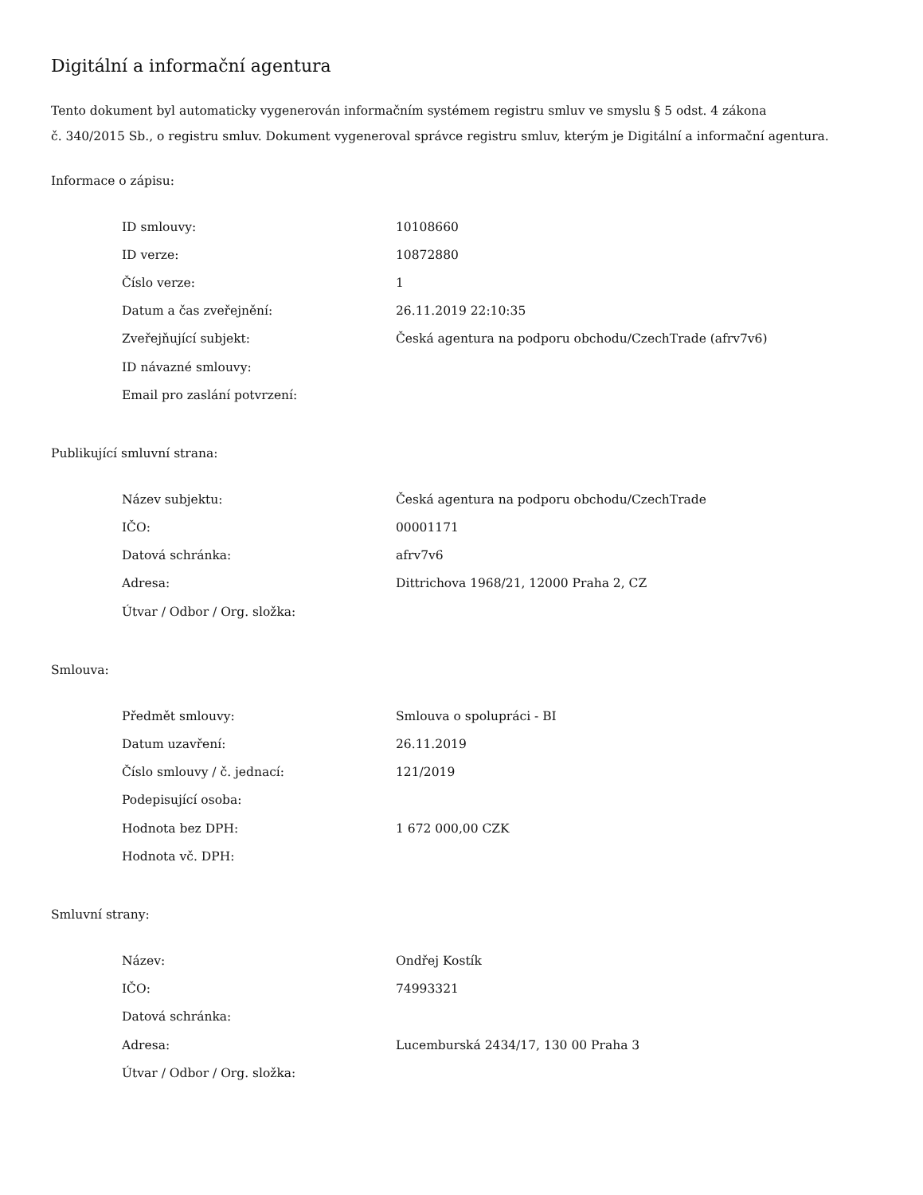Digitální a informační agentura
Tento dokument byl automaticky vygenerován informačním systémem registru smluv ve smyslu § 5 odst. 4 zákona
č. 340/2015 Sb., o registru smluv. Dokument vygeneroval správce registru smluv, kterým je Digitální a informační agentura.
Informace o zápisu:
| ID smlouvy: | 10108660 |
| ID verze: | 10872880 |
| Číslo verze: | 1 |
| Datum a čas zveřejnění: | 26.11.2019 22:10:35 |
| Zveřejňující subjekt: | Česká agentura na podporu obchodu/CzechTrade (afrv7v6) |
| ID návazné smlouvy: | |
| Email pro zaslání potvrzení: | |
Publikující smluvní strana:
| Název subjektu: | Česká agentura na podporu obchodu/CzechTrade |
| IČO: | 00001171 |
| Datová schránka: | afrv7v6 |
| Adresa: | Dittrichova 1968/21, 12000 Praha 2, CZ |
| Útvar / Odbor / Org. složka: | |
Smlouva:
| Předmět smlouvy: | Smlouva o spolupráci - BI |
| Datum uzavření: | 26.11.2019 |
| Číslo smlouvy / č. jednací: | 121/2019 |
| Podepisující osoba: | |
| Hodnota bez DPH: | 1 672 000,00 CZK |
| Hodnota vč. DPH: | |
Smluvní strany:
| Název: | Ondřej Kostík |
| IČO: | 74993321 |
| Datová schránka: | |
| Adresa: | Lucemburská 2434/17, 130 00 Praha 3 |
| Útvar / Odbor / Org. složka: | |